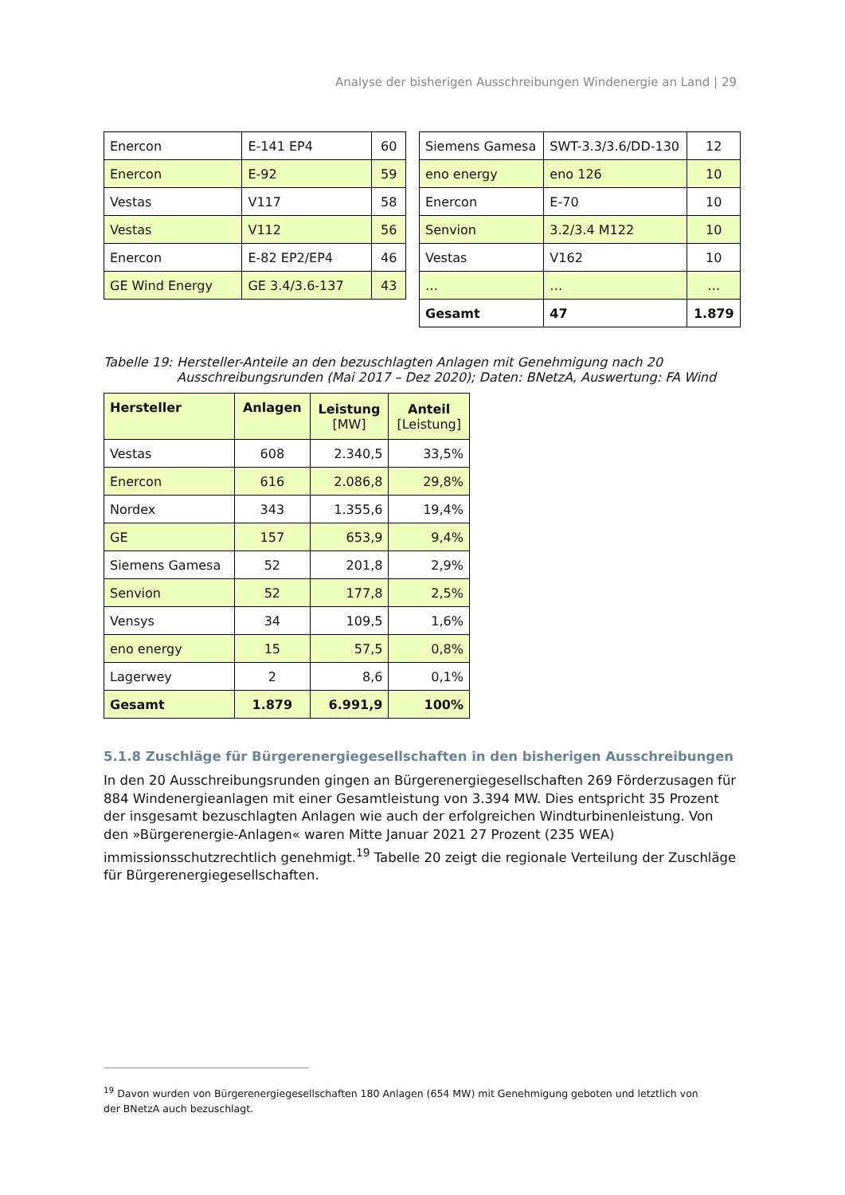Analyse der bisherigen Ausschreibungen Windenergie an Land | 29
| Enercon | E-141 EP4 | 60 |
| Enercon | E-92 | 59 |
| Vestas | V117 | 58 |
| Vestas | V112 | 56 |
| Enercon | E-82 EP2/EP4 | 46 |
| GE Wind Energy | GE 3.4/3.6-137 | 43 |
| Siemens Gamesa | SWT-3.3/3.6/DD-130 | 12 |
| eno energy | eno 126 | 10 |
| Enercon | E-70 | 10 |
| Senvion | 3.2/3.4 M122 | 10 |
| Vestas | V162 | 10 |
| … | … | … |
| Gesamt | 47 | 1.879 |
Tabelle 19: Hersteller-Anteile an den bezuschlagten Anlagen mit Genehmigung nach 20 Ausschreibungsrunden (Mai 2017 – Dez 2020); Daten: BNetzA, Auswertung: FA Wind
| Hersteller | Anlagen | Leistung [MW] | Anteil [Leistung] |
| --- | --- | --- | --- |
| Vestas | 608 | 2.340,5 | 33,5% |
| Enercon | 616 | 2.086,8 | 29,8% |
| Nordex | 343 | 1.355,6 | 19,4% |
| GE | 157 | 653,9 | 9,4% |
| Siemens Gamesa | 52 | 201,8 | 2,9% |
| Senvion | 52 | 177,8 | 2,5% |
| Vensys | 34 | 109,5 | 1,6% |
| eno energy | 15 | 57,5 | 0,8% |
| Lagerwey | 2 | 8,6 | 0,1% |
| Gesamt | 1.879 | 6.991,9 | 100% |
5.1.8 Zuschläge für Bürgerenergiegesellschaften in den bisherigen Ausschreibungen
In den 20 Ausschreibungsrunden gingen an Bürgerenergiegesellschaften 269 Förderzusagen für 884 Windenergieanlagen mit einer Gesamtleistung von 3.394 MW. Dies entspricht 35 Prozent der insgesamt bezuschlagten Anlagen wie auch der erfolgreichen Windturbinenleistung. Von den »Bürgerenergie-Anlagen« waren Mitte Januar 2021 27 Prozent (235 WEA) immissionsschutzrechtlich genehmigt.<sup>19</sup> Tabelle 20 zeigt die regionale Verteilung der Zuschläge für Bürgerenergiegesellschaften.
<sup>19</sup> Davon wurden von Bürgerenergiegesellschaften 180 Anlagen (654 MW) mit Genehmigung geboten und letztlich von der BNetzA auch bezuschlagt.